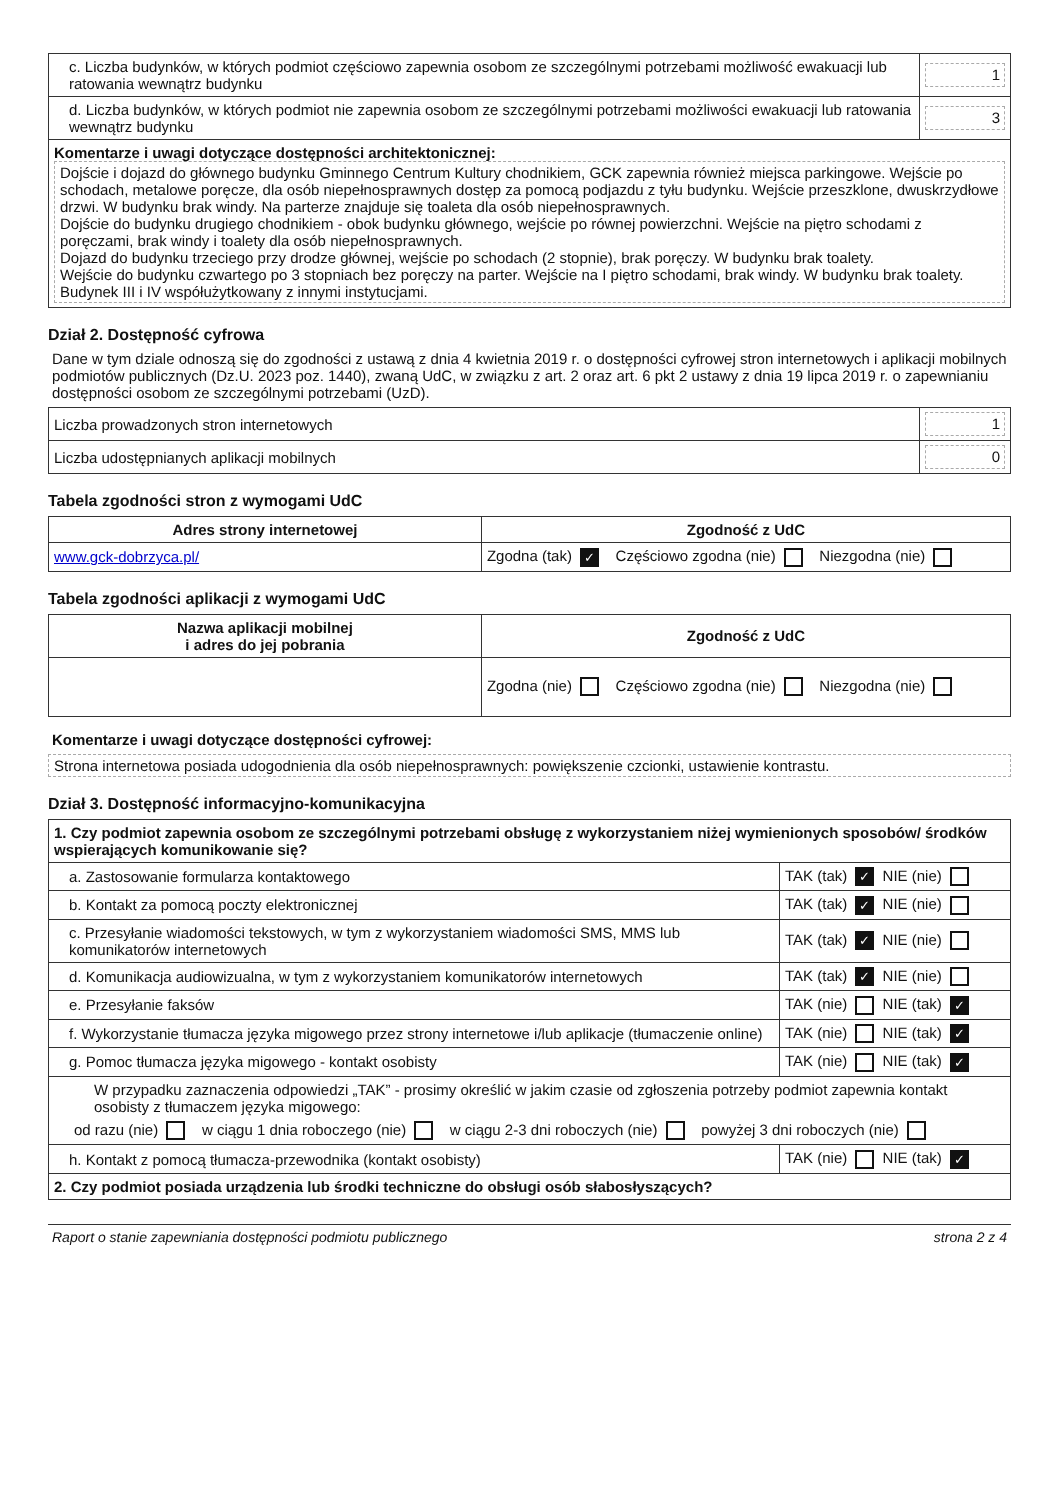| c. Liczba budynków, w których podmiot częściowo zapewnia osobom ze szczególnymi potrzebami możliwość ewakuacji lub ratowania wewnątrz budynku | 1 |
| d. Liczba budynków, w których podmiot nie zapewnia osobom ze szczególnymi potrzebami możliwości ewakuacji lub ratowania wewnątrz budynku | 3 |
| Komentarze i uwagi dotyczące dostępności architektonicznej: Dojście i dojazd do głównego budynku Gminnego Centrum Kultury chodnikiem, GCK zapewnia również miejsca parkingowe. Wejście po schodach, metalowe poręcze, dla osób niepełnosprawnych dostęp za pomocą podjazdu z tyłu budynku. Wejście przeszklone, dwuskrzydłowe drzwi. W budynku brak windy. Na parterze znajduje się toaleta dla osób niepełnosprawnych. Dojście do budynku drugiego chodnikiem - obok budynku głównego, wejście po równej powierzchni. Wejście na piętro schodami z poręczami, brak windy i toalety dla osób niepełnosprawnych. Dojazd do budynku trzeciego przy drodze głównej, wejście po schodach (2 stopnie), brak poręczy. W budynku brak toalety. Wejście do budynku czwartego po 3 stopniach bez poręczy na parter. Wejście na I piętro schodami, brak windy. W budynku brak toalety. Budynek III i IV współużytkowany z innymi instytucjami. | |
Dział 2. Dostępność cyfrowa
Dane w tym dziale odnoszą się do zgodności z ustawą z dnia 4 kwietnia 2019 r. o dostępności cyfrowej stron internetowych i aplikacji mobilnych podmiotów publicznych (Dz.U. 2023 poz. 1440), zwaną UdC, w związku z art. 2 oraz art. 6 pkt 2 ustawy z dnia 19 lipca 2019 r. o zapewnianiu dostępności osobom ze szczególnymi potrzebami (UzD).
| Liczba prowadzonych stron internetowych | 1 |
| Liczba udostępnianych aplikacji mobilnych | 0 |
Tabela zgodności stron z wymogami UdC
| Adres strony internetowej | Zgodność z UdC |
| --- | --- |
| www.gck-dobrzyca.pl/ | Zgodna (tak) ✓ Częściowo zgodna (nie) Niezgodna (nie) |
Tabela zgodności aplikacji z wymogami UdC
| Nazwa aplikacji mobilnej i adres do jej pobrania | Zgodność z UdC |
| --- | --- |
| | Zgodna (nie) Częściowo zgodna (nie) Niezgodna (nie) |
Komentarze i uwagi dotyczące dostępności cyfrowej:
Strona internetowa posiada udogodnienia dla osób niepełnosprawnych: powiększenie czcionki, ustawienie kontrastu.
Dział 3. Dostępność informacyjno-komunikacyjna
| 1. Czy podmiot zapewnia osobom ze szczególnymi potrzebami obsługę z wykorzystaniem niżej wymienionych sposobów/ środków wspierających komunikowanie się? | |
| a. Zastosowanie formularza kontaktowego | TAK (tak) ✓ NIE (nie) |
| b. Kontakt za pomocą poczty elektronicznej | TAK (tak) ✓ NIE (nie) |
| c. Przesyłanie wiadomości tekstowych, w tym z wykorzystaniem wiadomości SMS, MMS lub komunikatorów internetowych | TAK (tak) ✓ NIE (nie) |
| d. Komunikacja audiowizualna, w tym z wykorzystaniem komunikatorów internetowych | TAK (tak) ✓ NIE (nie) |
| e. Przesyłanie faksów | TAK (nie) NIE (tak) ✓ |
| f. Wykorzystanie tłumacza języka migowego przez strony internetowe i/lub aplikacje (tłumaczenie online) | TAK (nie) NIE (tak) ✓ |
| g. Pomoc tłumacza języka migowego - kontakt osobisty | TAK (nie) NIE (tak) ✓ |
| W przypadku zaznaczenia odpowiedzi „TAK” - prosimy określić w jakim czasie od zgłoszenia potrzeby podmiot zapewnia kontakt osobisty z tłumaczem języka migowego: od razu (nie) w ciągu 1 dnia roboczego (nie) w ciągu 2-3 dni roboczych (nie) powyżej 3 dni roboczych (nie) | |
| h. Kontakt z pomocą tłumacza-przewodnika (kontakt osobisty) | TAK (nie) NIE (tak) ✓ |
| 2. Czy podmiot posiada urządzenia lub środki techniczne do obsługi osób słabosłyszących? | |
Raport o stanie zapewniania dostępności podmiotu publicznego strona 2 z 4